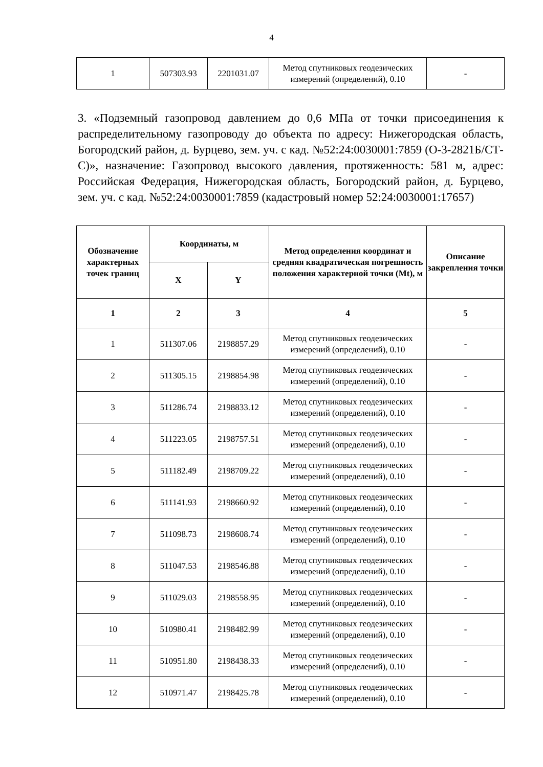4
| 1 | 507303.93 | 2201031.07 | Метод спутниковых геодезических измерений (определений), 0.10 | - |
3. «Подземный газопровод давлением до 0,6 МПа от точки присоединения к распределительному газопроводу до объекта по адресу: Нижегородская область, Богородский район, д. Бурцево, зем. уч. с кад. №52:24:0030001:7859 (О-3-2821Б/СТ-С)», назначение: Газопровод высокого давления, протяженность: 581 м, адрес: Российская Федерация, Нижегородская область, Богородский район, д. Бурцево, зем. уч. с кад. №52:24:0030001:7859 (кадастровый номер 52:24:0030001:17657)
| Обозначение характерных точек границ | Координаты, м | | Метод определения координат и средняя квадратическая погрешность положения характерной точки (Mt), м | Описание закрепления точки |
| --- | --- | --- | --- | --- |
| | X | Y | | |
| 1 | 2 | 3 | 4 | 5 |
| 1 | 511307.06 | 2198857.29 | Метод спутниковых геодезических измерений (определений), 0.10 | - |
| 2 | 511305.15 | 2198854.98 | Метод спутниковых геодезических измерений (определений), 0.10 | - |
| 3 | 511286.74 | 2198833.12 | Метод спутниковых геодезических измерений (определений), 0.10 | - |
| 4 | 511223.05 | 2198757.51 | Метод спутниковых геодезических измерений (определений), 0.10 | - |
| 5 | 511182.49 | 2198709.22 | Метод спутниковых геодезических измерений (определений), 0.10 | - |
| 6 | 511141.93 | 2198660.92 | Метод спутниковых геодезических измерений (определений), 0.10 | - |
| 7 | 511098.73 | 2198608.74 | Метод спутниковых геодезических измерений (определений), 0.10 | - |
| 8 | 511047.53 | 2198546.88 | Метод спутниковых геодезических измерений (определений), 0.10 | - |
| 9 | 511029.03 | 2198558.95 | Метод спутниковых геодезических измерений (определений), 0.10 | - |
| 10 | 510980.41 | 2198482.99 | Метод спутниковых геодезических измерений (определений), 0.10 | - |
| 11 | 510951.80 | 2198438.33 | Метод спутниковых геодезических измерений (определений), 0.10 | - |
| 12 | 510971.47 | 2198425.78 | Метод спутниковых геодезических измерений (определений), 0.10 | - |